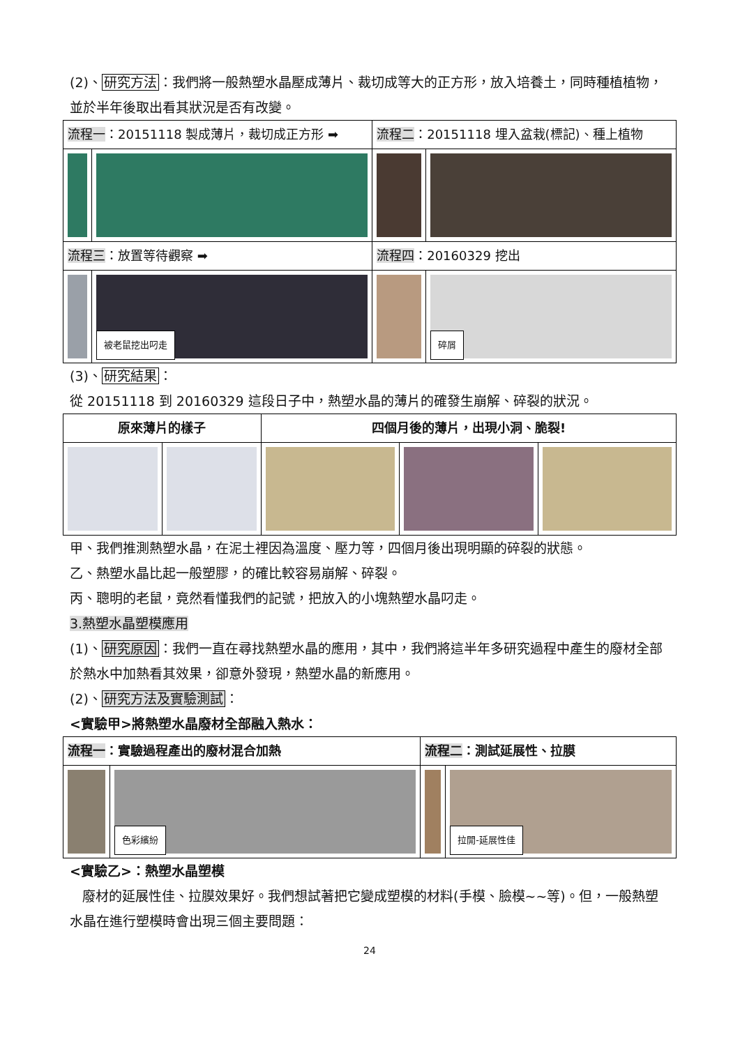(2)、研究方法：我們將一般熱塑水晶壓成薄片、裁切成等大的正方形，放入培養土，同時種植植物，並於半年後取出看其狀況是否有改變。
| 流程一 ：20151118 製成薄片，裁切成正方形 ➡ | | 流程二 ：20151118 埋入盆栽(標記)、種上植物 | |
| 流程三 ：放置等待觀察 ➡ | | 流程四 ：20160329 挖出 | |
| | 被老鼠挖出叼走 | | 碎屑 |
(3)、研究結果：
從 20151118 到 20160329 這段日子中，熱塑水晶的薄片的確發生崩解、碎裂的狀況。
| 原來薄片的樣子 | | 四個月後的薄片，出現小洞、脆裂! | | |
| --- | --- | --- | --- | --- |
甲、我們推測熱塑水晶，在泥土裡因為溫度、壓力等，四個月後出現明顯的碎裂的狀態。
乙、熱塑水晶比起一般塑膠，的確比較容易崩解、碎裂。
丙、聰明的老鼠，竟然看懂我們的記號，把放入的小塊熱塑水晶叼走。
3.熱塑水晶塑模應用
(1)、研究原因：我們一直在尋找熱塑水晶的應用，其中，我們將這半年多研究過程中產生的廢材全部於熱水中加熱看其效果，卻意外發現，熱塑水晶的新應用。
(2)、研究方法及實驗測試：
<實驗甲>將熱塑水晶廢材全部融入熱水：
| 流程一 ：實驗過程產出的廢材混合加熱 | | 流程二 ：測試延展性、拉膜 | |
| | 色彩繽紛 | | 拉開-延展性佳 |
<實驗乙>：熱塑水晶塑模
廢材的延展性佳、拉膜效果好。我們想試著把它變成塑模的材料(手模、臉模~~等)。但，一般熱塑水晶在進行塑模時會出現三個主要問題：
24